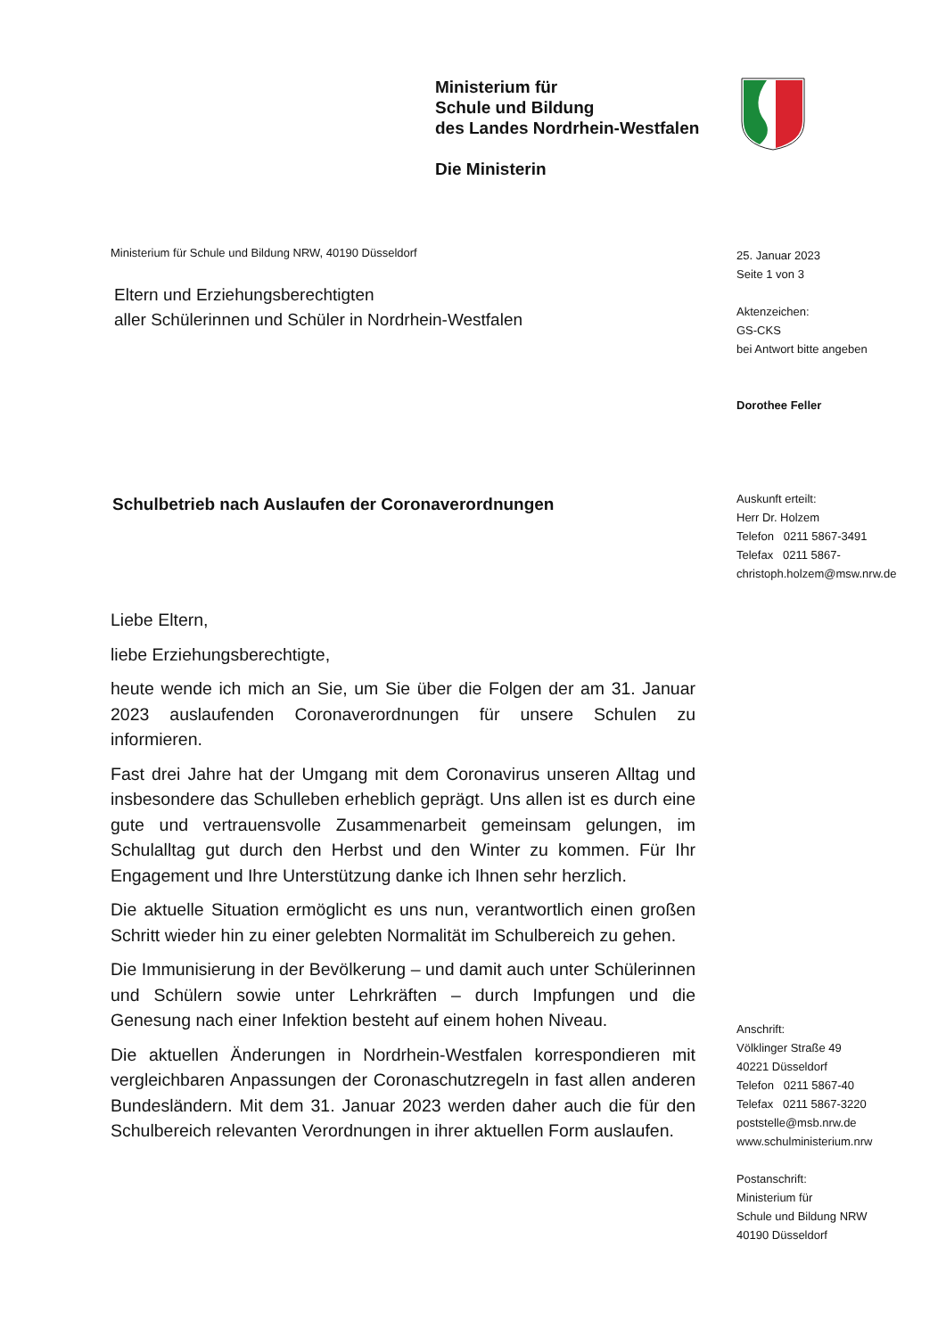Ministerium für
Schule und Bildung
des Landes Nordrhein-Westfalen
Die Ministerin
Ministerium für Schule und Bildung NRW, 40190 Düsseldorf
Eltern und Erziehungsberechtigten
aller Schülerinnen und Schüler in Nordrhein-Westfalen
Schulbetrieb nach Auslaufen der Coronaverordnungen
Liebe Eltern,
liebe Erziehungsberechtigte,
heute wende ich mich an Sie, um Sie über die Folgen der am 31. Januar 2023 auslaufenden Coronaverordnungen für unsere Schulen zu informieren.
Fast drei Jahre hat der Umgang mit dem Coronavirus unseren Alltag und insbesondere das Schulleben erheblich geprägt. Uns allen ist es durch eine gute und vertrauensvolle Zusammenarbeit gemeinsam gelungen, im Schulalltag gut durch den Herbst und den Winter zu kommen. Für Ihr Engagement und Ihre Unterstützung danke ich Ihnen sehr herzlich.
Die aktuelle Situation ermöglicht es uns nun, verantwortlich einen großen Schritt wieder hin zu einer gelebten Normalität im Schulbereich zu gehen.
Die Immunisierung in der Bevölkerung – und damit auch unter Schülerinnen und Schülern sowie unter Lehrkräften – durch Impfungen und die Genesung nach einer Infektion besteht auf einem hohen Niveau.
Die aktuellen Änderungen in Nordrhein-Westfalen korrespondieren mit vergleichbaren Anpassungen der Coronaschutzregeln in fast allen anderen Bundesländern. Mit dem 31. Januar 2023 werden daher auch die für den Schulbereich relevanten Verordnungen in ihrer aktuellen Form auslaufen.
25. Januar 2023
Seite 1 von 3
Aktenzeichen:
GS-CKS
bei Antwort bitte angeben
Dorothee Feller
Auskunft erteilt:
Herr Dr. Holzem
Telefon 0211 5867-3491
Telefax 0211 5867-
christoph.holzem@msw.nrw.de
Anschrift:
Völklinger Straße 49
40221 Düsseldorf
Telefon 0211 5867-40
Telefax 0211 5867-3220
poststelle@msb.nrw.de
www.schulministerium.nrw
Postanschrift:
Ministerium für
Schule und Bildung NRW
40190 Düsseldorf